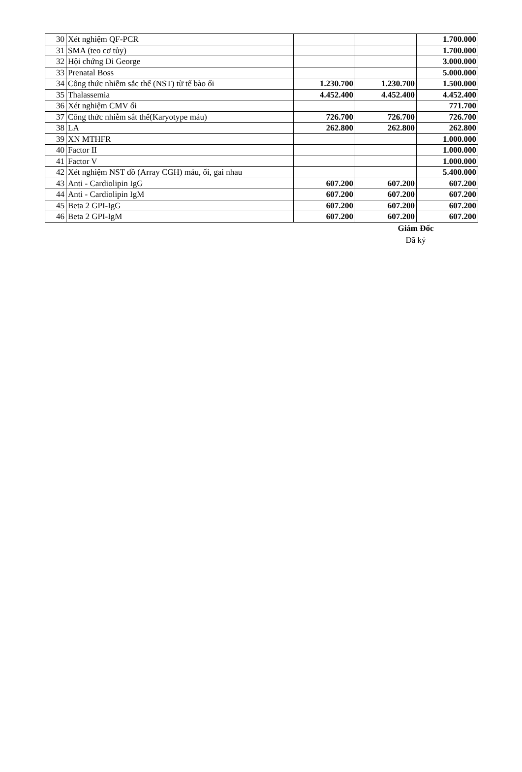| 30 | Xét nghiệm QF-PCR | | | 1.700.000 |
| 31 | SMA (teo cơ tủy) | | | 1.700.000 |
| 32 | Hội chứng Di George | | | 3.000.000 |
| 33 | Prenatal Boss | | | 5.000.000 |
| 34 | Công thức nhiễm sắc thể (NST) từ tế bào ối | 1.230.700 | 1.230.700 | 1.500.000 |
| 35 | Thalassemia | 4.452.400 | 4.452.400 | 4.452.400 |
| 36 | Xét nghiệm CMV ối | | | 771.700 |
| 37 | Công thức nhiễm sắt thể(Karyotype máu) | 726.700 | 726.700 | 726.700 |
| 38 | LA | 262.800 | 262.800 | 262.800 |
| 39 | XN MTHFR | | | 1.000.000 |
| 40 | Factor II | | | 1.000.000 |
| 41 | Factor V | | | 1.000.000 |
| 42 | Xét nghiệm NST đồ (Array CGH) máu, ối, gai nhau | | | 5.400.000 |
| 43 | Anti - Cardiolipin IgG | 607.200 | 607.200 | 607.200 |
| 44 | Anti - Cardiolipin IgM | 607.200 | 607.200 | 607.200 |
| 45 | Beta 2 GPI-IgG | 607.200 | 607.200 | 607.200 |
| 46 | Beta 2 GPI-IgM | 607.200 | 607.200 | 607.200 |
Giám Đốc
Đã ký